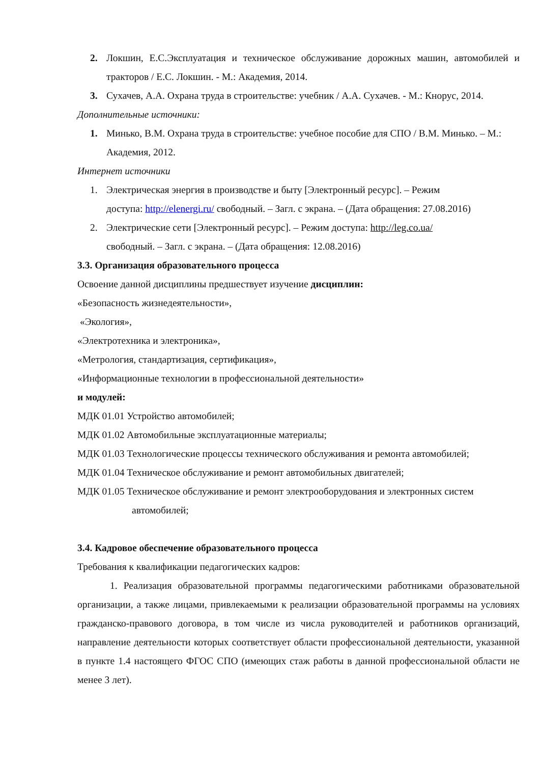2. Локшин, Е.С.Эксплуатация и техническое обслуживание дорожных машин, автомобилей и тракторов / Е.С. Локшин. - М.: Академия, 2014.
3. Сухачев, А.А. Охрана труда в строительстве: учебник / А.А. Сухачев. - М.: Кнорус, 2014.
Дополнительные источники:
1. Минько, В.М. Охрана труда в строительстве: учебное пособие для СПО / В.М. Минько. – М.: Академия, 2012.
Интернет источники
1. Электрическая энергия в производстве и быту [Электронный ресурс]. – Режим
доступа: http://elenergi.ru/ свободный. – Загл. с экрана. – (Дата обращения: 27.08.2016)
2. Электрические сети [Электронный ресурс]. – Режим доступа: http://leg.co.ua/
свободный. – Загл. с экрана. – (Дата обращения: 12.08.2016)
3.3. Организация образовательного процесса
Освоение данной дисциплины предшествует изучение дисциплин:
«Безопасность жизнедеятельности»,
«Экология»,
«Электротехника и электроника»,
«Метрология, стандартизация, сертификация»,
«Информационные технологии в профессиональной деятельности»
и модулей:
МДК 01.01 Устройство автомобилей;
МДК 01.02 Автомобильные эксплуатационные материалы;
МДК 01.03 Технологические процессы технического обслуживания и ремонта автомобилей;
МДК 01.04 Техническое обслуживание и ремонт автомобильных двигателей;
МДК 01.05 Техническое обслуживание и ремонт электрооборудования и электронных систем
автомобилей;
3.4. Кадровое обеспечение образовательного процесса
Требования к квалификации педагогических кадров:
1. Реализация образовательной программы педагогическими работниками образовательной организации, а также лицами, привлекаемыми к реализации образовательной программы на условиях гражданско-правового договора, в том числе из числа руководителей и работников организаций, направление деятельности которых соответствует области профессиональной деятельности, указанной в пункте 1.4 настоящего ФГОС СПО (имеющих стаж работы в данной профессиональной области не менее 3 лет).